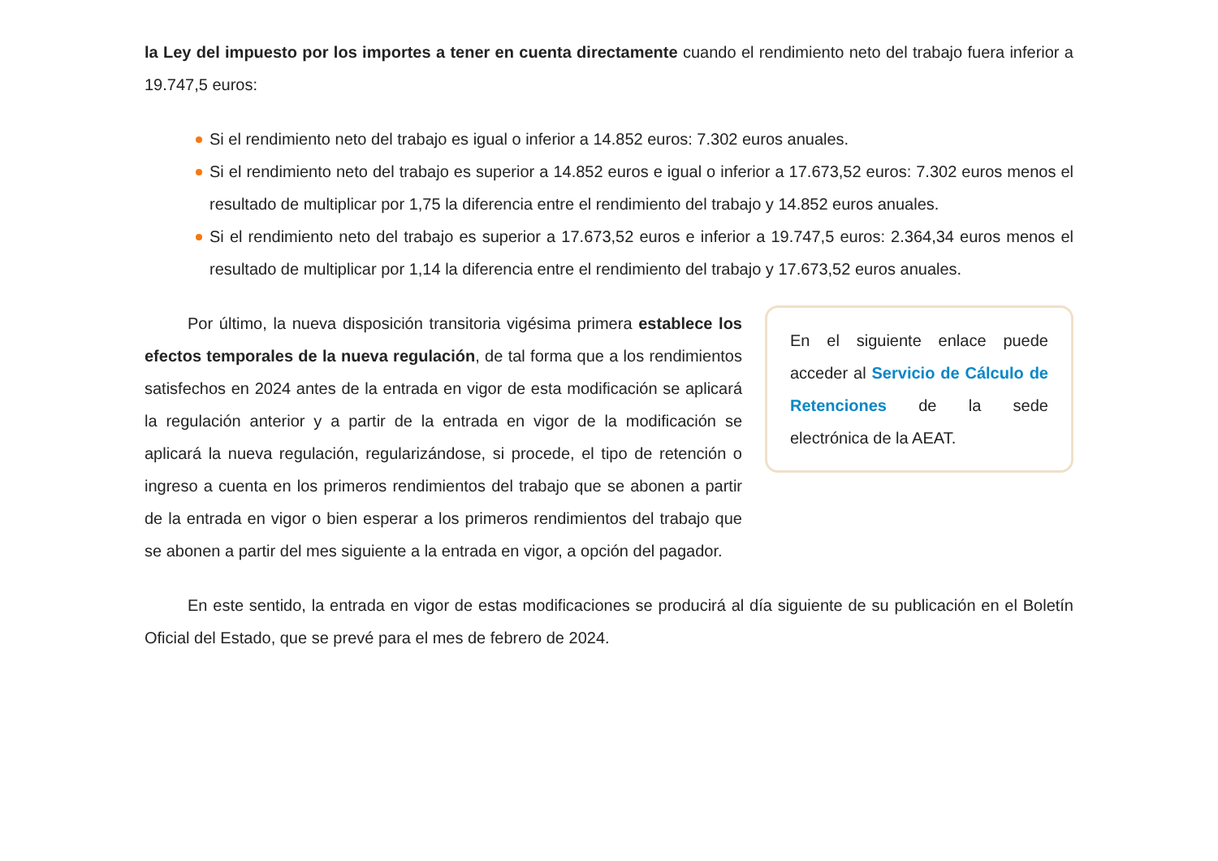la Ley del impuesto por los importes a tener en cuenta directamente cuando el rendimiento neto del trabajo fuera inferior a 19.747,5 euros:
Si el rendimiento neto del trabajo es igual o inferior a 14.852 euros: 7.302 euros anuales.
Si el rendimiento neto del trabajo es superior a 14.852 euros e igual o inferior a 17.673,52 euros: 7.302 euros menos el resultado de multiplicar por 1,75 la diferencia entre el rendimiento del trabajo y 14.852 euros anuales.
Si el rendimiento neto del trabajo es superior a 17.673,52 euros e inferior a 19.747,5 euros: 2.364,34 euros menos el resultado de multiplicar por 1,14 la diferencia entre el rendimiento del trabajo y 17.673,52 euros anuales.
Por último, la nueva disposición transitoria vigésima primera establece los efectos temporales de la nueva regulación, de tal forma que a los rendimientos satisfechos en 2024 antes de la entrada en vigor de esta modificación se aplicará la regulación anterior y a partir de la entrada en vigor de la modificación se aplicará la nueva regulación, regularizándose, si procede, el tipo de retención o ingreso a cuenta en los primeros rendimientos del trabajo que se abonen a partir de la entrada en vigor o bien esperar a los primeros rendimientos del trabajo que se abonen a partir del mes siguiente a la entrada en vigor, a opción del pagador.
En el siguiente enlace puede acceder al Servicio de Cálculo de Retenciones de la sede electrónica de la AEAT.
En este sentido, la entrada en vigor de estas modificaciones se producirá al día siguiente de su publicación en el Boletín Oficial del Estado, que se prevé para el mes de febrero de 2024.